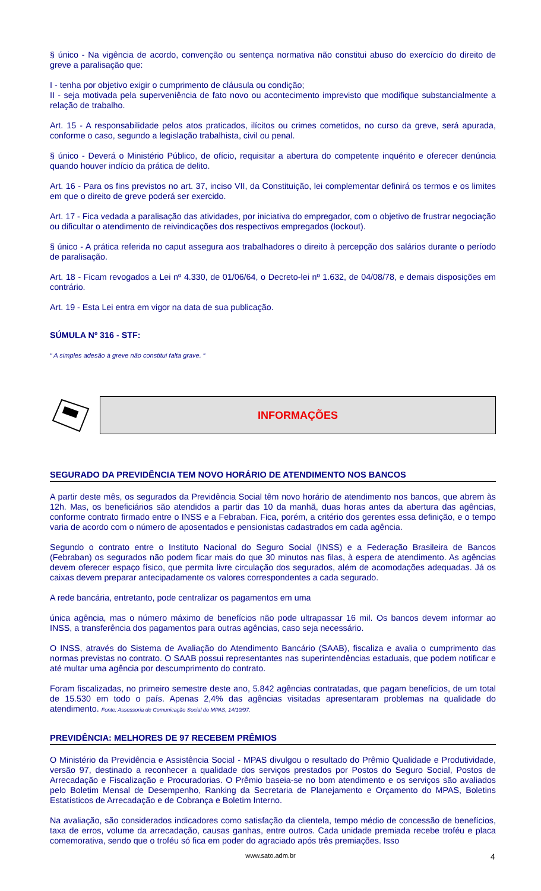§ único - Na vigência de acordo, convenção ou sentença normativa não constitui abuso do exercício do direito de greve a paralisação que:
I - tenha por objetivo exigir o cumprimento de cláusula ou condição;
II - seja motivada pela superveniência de fato novo ou acontecimento imprevisto que modifique substancialmente a relação de trabalho.
Art. 15 - A responsabilidade pelos atos praticados, ilícitos ou crimes cometidos, no curso da greve, será apurada, conforme o caso, segundo a legislação trabalhista, civil ou penal.
§ único - Deverá o Ministério Público, de ofício, requisitar a abertura do competente inquérito e oferecer denúncia quando houver indício da prática de delito.
Art. 16 - Para os fins previstos no art. 37, inciso VII, da Constituição, lei complementar definirá os termos e os limites em que o direito de greve poderá ser exercido.
Art. 17 - Fica vedada a paralisação das atividades, por iniciativa do empregador, com o objetivo de frustrar negociação ou dificultar o atendimento de reivindicações dos respectivos empregados (lockout).
§ único - A prática referida no caput assegura aos trabalhadores o direito à percepção dos salários durante o período de paralisação.
Art. 18 - Ficam revogados a Lei nº 4.330, de 01/06/64, o Decreto-lei nº 1.632, de 04/08/78, e demais disposições em contrário.
Art. 19 - Esta Lei entra em vigor na data de sua publicação.
SÚMULA Nº 316 - STF:
“ A simples adesão à greve não constitui falta grave. “
INFORMAÇÕES
SEGURADO DA PREVIDÊNCIA TEM NOVO HORÁRIO DE ATENDIMENTO NOS BANCOS
A partir deste mês, os segurados da Previdência Social têm novo horário de atendimento nos bancos, que abrem às 12h. Mas, os beneficiários são atendidos a partir das 10 da manhã, duas horas antes da abertura das agências, conforme contrato firmado entre o INSS e a Febraban. Fica, porém, a critério dos gerentes essa definição, e o tempo varia de acordo com o número de aposentados e pensionistas cadastrados em cada agência.
Segundo o contrato entre o Instituto Nacional do Seguro Social (INSS) e a Federação Brasileira de Bancos (Febraban) os segurados não podem ficar mais do que 30 minutos nas filas, à espera de atendimento. As agências devem oferecer espaço físico, que permita livre circulação dos segurados, além de acomodações adequadas. Já os caixas devem preparar antecipadamente os valores correspondentes a cada segurado.
A rede bancária, entretanto, pode centralizar os pagamentos em uma
única agência, mas o número máximo de benefícios não pode ultrapassar 16 mil. Os bancos devem informar ao INSS, a transferência dos pagamentos para outras agências, caso seja necessário.
O INSS, através do Sistema de Avaliação do Atendimento Bancário (SAAB), fiscaliza e avalia o cumprimento das normas previstas no contrato. O SAAB possui representantes nas superintendências estaduais, que podem notificar e até multar uma agência por descumprimento do contrato.
Foram fiscalizadas, no primeiro semestre deste ano, 5.842 agências contratadas, que pagam benefícios, de um total de 15.530 em todo o país. Apenas 2,4% das agências visitadas apresentaram problemas na qualidade do atendimento. Fonte: Assessoria de Comunicação Social do MPAS, 14/10/97.
PREVIDÊNCIA: MELHORES DE 97 RECEBEM PRÊMIOS
O Ministério da Previdência e Assistência Social - MPAS divulgou o resultado do Prêmio Qualidade e Produtividade, versão 97, destinado a reconhecer a qualidade dos serviços prestados por Postos do Seguro Social, Postos de Arrecadação e Fiscalização e Procuradorias. O Prêmio baseia-se no bom atendimento e os serviços são avaliados pelo Boletim Mensal de Desempenho, Ranking da Secretaria de Planejamento e Orçamento do MPAS, Boletins Estatísticos de Arrecadação e de Cobrança e Boletim Interno.
Na avaliação, são considerados indicadores como satisfação da clientela, tempo médio de concessão de benefícios, taxa de erros, volume da arrecadação, causas ganhas, entre outros. Cada unidade premiada recebe troféu e placa comemorativa, sendo que o troféu só fica em poder do agraciado após três premiações. Isso
www.sato.adm.br 4